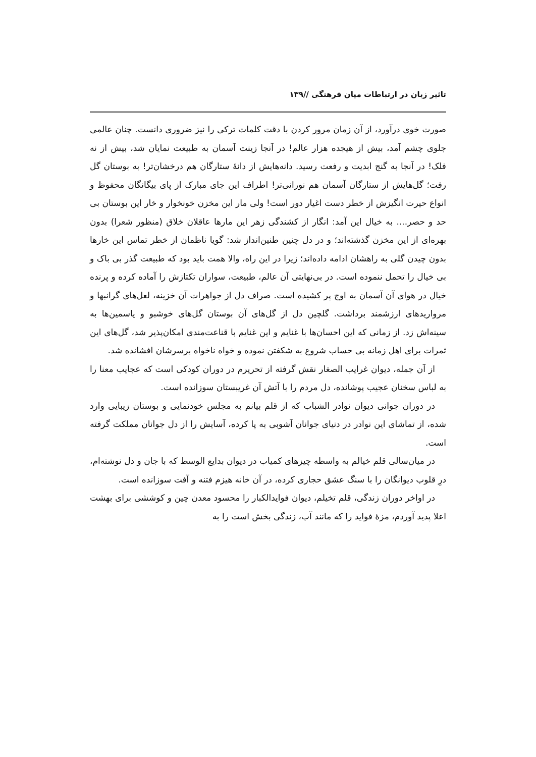تاثیر زبان در ارتباطات میان فرهنگی //۱۳۹
صورت خوی درآورد، از آن زمان مرور کردن با دقت کلمات ترکی را نیز ضروری دانست. چنان عالمی جلوی چشم آمد، بیش از هیجده هزار عالم! در آنجا زینت آسمان به طبیعت نمایان شد، بیش از نه فلک! در آنجا به گنج ابدیت و رفعت رسید. دانه‌هایش از دانهٔ ستارگان هم درخشان‌تر! به بوستان گل رفت؛ گل‌هایش از ستارگان آسمان هم نورانی‌تر! اطراف این جای مبارک از پای بیگانگان محفوظ و انواع حیرت انگیزش از خطر دست اغیار دور است! ولی مار این مخزن خونخوار و خار این بوستان بی حد و حصر.... به خیال این آمد: انگار از کشندگی زهر این مارها عاقلان خلاق (منظور شعرا) بدون بهره‌ای از این مخزن گذشته‌اند؛ و در دل چنین طنین‌انداز شد: گویا ناظمان از خطر تماس این خارها بدون چیدن گلی به راهشان ادامه داده‌اند؛ زیرا در این راه، والا همت باید بود که طبیعت گذر بی باک و بی خیال را تحمل ننموده است. در بی‌نهایتی آن عالم، طبیعت، سواران تکتازش را آماده کرده و پرنده خیال در هوای آن آسمان به اوج پر کشیده است. صراف دل از جواهرات آن خزینه، لعل‌های گرانبها و مرواریدهای ارزشمند برداشت. گلچین دل از گل‌های آن بوستان گل‌های خوشبو و یاسمین‌ها به سینه‌اش زد. از زمانی که این احسان‌ها با غنایم و این غنایم با قناعت‌مندی امکان‌پذیر شد، گل‌های این ثمرات برای اهل زمانه بی حساب شروع به شکفتن نموده و خواه ناخواه برسرشان افشانده شد.
از آن جمله، دیوان غرایب الصغار نقش گرفته از تحریرم در دوران کودکی است که عجایب معنا را به لباس سخنان عجیب پوشانده، دل مردم را با آتش آن غریبستان سوزانده است.
در دوران جوانی دیوان نوادر الشباب که از قلم بیانم به مجلس خودنمایی و بوستان زیبایی وارد شده، از تماشای این نوادر در دنیای جوانان آشوبی به پا کرده، آسایش را از دل جوانان مملکت گرفته است.
در میان‌سالی قلم خیالم به واسطه چیزهای کمیاب در دیوان بدایع الوسط که با جان و دل نوشته‌ام، درِ قلوب دیوانگان را با سنگ عشق حجاری کرده، در آن خانه هیزم فتنه و آفت سوزانده است.
در اواخر دوران زندگی، قلم تخیلم، دیوان فوایدالکبار را محسود معدن چین و کوششی برای بهشت اعلا پدید آوردم، مزهٔ فواید را که مانند آب، زندگی بخش است را به